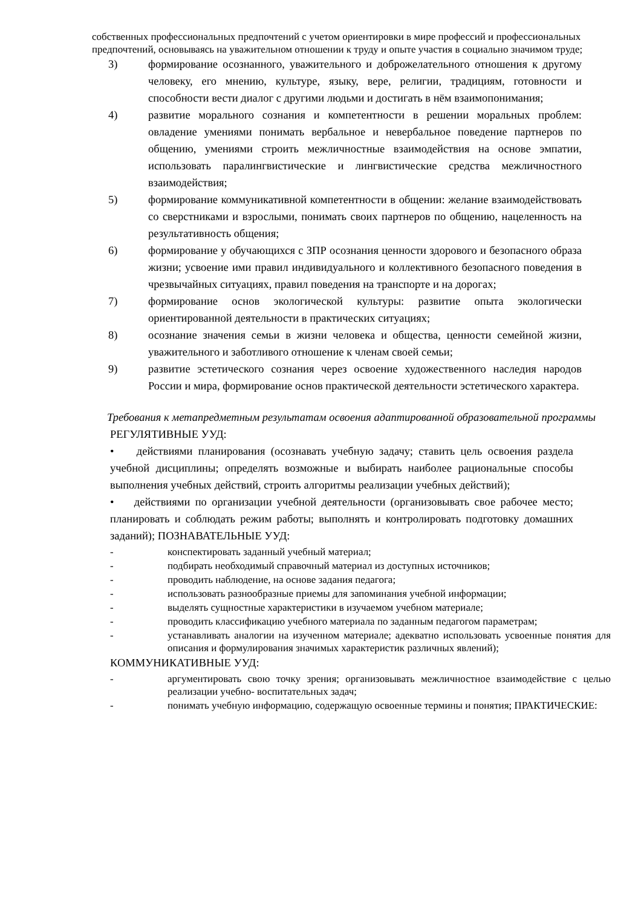собственных профессиональных предпочтений с учетом ориентировки в мире профессий и профессиональных предпочтений, основываясь на уважительном отношении к труду и опыте участия в социально значимом труде;
3) формирование осознанного, уважительного и доброжелательного отношения к другому человеку, его мнению, культуре, языку, вере, религии, традициям, готовности и способности вести диалог с другими людьми и достигать в нём взаимопонимания;
4) развитие морального сознания и компетентности в решении моральных проблем: овладение умениями понимать вербальное и невербальное поведение партнеров по общению, умениями строить межличностные взаимодействия на основе эмпатии, использовать паралингвистические и лингвистические средства межличностного взаимодействия;
5) формирование коммуникативной компетентности в общении: желание взаимодействовать со сверстниками и взрослыми, понимать своих партнеров по общению, нацеленность на результативность общения;
6) формирование у обучающихся с ЗПР осознания ценности здорового и безопасного образа жизни; усвоение ими правил индивидуального и коллективного безопасного поведения в чрезвычайных ситуациях, правил поведения на транспорте и на дорогах;
7) формирование основ экологической культуры: развитие опыта экологически ориентированной деятельности в практических ситуациях;
8) осознание значения семьи в жизни человека и общества, ценности семейной жизни, уважительного и заботливого отношение к членам своей семьи;
9) развитие эстетического сознания через освоение художественного наследия народов России и мира, формирование основ практической деятельности эстетического характера.
Требования к метапредметным результатам освоения адаптированной образовательной программы
РЕГУЛЯТИВНЫЕ УУД:
• действиями планирования (осознавать учебную задачу; ставить цель освоения раздела учебной дисциплины; определять возможные и выбирать наиболее рациональные способы выполнения учебных действий, строить алгоритмы реализации учебных действий);
• действиями по организации учебной деятельности (организовывать свое рабочее место; планировать и соблюдать режим работы; выполнять и контролировать подготовку домашних заданий); ПОЗНАВАТЕЛЬНЫЕ УУД:
- конспектировать заданный учебный материал;
- подбирать необходимый справочный материал из доступных источников;
- проводить наблюдение, на основе задания педагога;
- использовать разнообразные приемы для запоминания учебной информации;
- выделять сущностные характеристики в изучаемом учебном материале;
- проводить классификацию учебного материала по заданным педагогом параметрам;
- устанавливать аналогии на изученном материале; адекватно использовать усвоенные понятия для описания и формулирования значимых характеристик различных явлений);
КОММУНИКАТИВНЫЕ УУД:
- аргументировать свою точку зрения; организовывать межличностное взаимодействие с целью реализации учебно- воспитательных задач;
- понимать учебную информацию, содержащую освоенные термины и понятия; ПРАКТИЧЕСКИЕ: